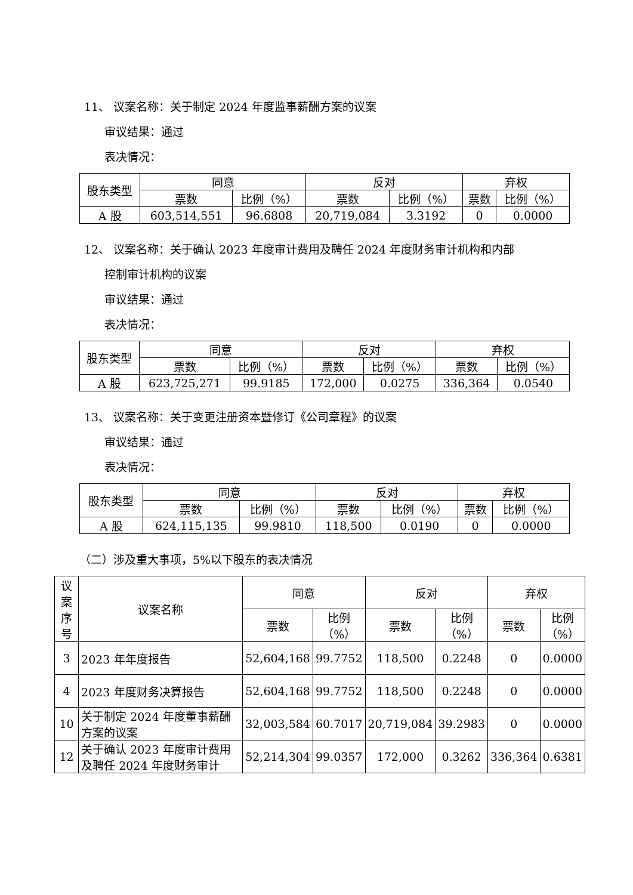11、 议案名称：关于制定 2024 年度监事薪酬方案的议案
审议结果：通过
表决情况：
| 股东类型 | 同意 | | 反对 | | 弃权 | |
| --- | --- | --- | --- | --- | --- | --- |
| | 票数 | 比例（%） | 票数 | 比例（%） | 票数 | 比例（%） |
| A 股 | 603,514,551 | 96.6808 | 20,719,084 | 3.3192 | 0 | 0.0000 |
12、 议案名称：关于确认 2023 年度审计费用及聘任 2024 年度财务审计机构和内部
控制审计机构的议案
审议结果：通过
表决情况：
| 股东类型 | 同意 | | 反对 | | 弃权 | |
| --- | --- | --- | --- | --- | --- | --- |
| | 票数 | 比例（%） | 票数 | 比例（%） | 票数 | 比例（%） |
| A 股 | 623,725,271 | 99.9185 | 172,000 | 0.0275 | 336,364 | 0.0540 |
13、 议案名称：关于变更注册资本暨修订《公司章程》的议案
审议结果：通过
表决情况：
| 股东类型 | 同意 | | 反对 | | 弃权 | |
| --- | --- | --- | --- | --- | --- | --- |
| | 票数 | 比例（%） | 票数 | 比例（%） | 票数 | 比例（%） |
| A 股 | 624,115,135 | 99.9810 | 118,500 | 0.0190 | 0 | 0.0000 |
（二）涉及重大事项，5%以下股东的表决情况
| 议案 序号 | 议案名称 | 同意 | | 反对 | | 弃权 | |
| --- | --- | --- | --- | --- | --- | --- | --- |
| | | 票数 | 比例 （%） | 票数 | 比例 （%） | 票数 | 比例 （%） |
| 3 | 2023 年年度报告 | 52,604,168 | 99.7752 | 118,500 | 0.2248 | 0 | 0.0000 |
| 4 | 2023 年度财务决算报告 | 52,604,168 | 99.7752 | 118,500 | 0.2248 | 0 | 0.0000 |
| 10 | 关于制定 2024 年度董事薪酬方案的议案 | 32,003,584 | 60.7017 | 20,719,084 | 39.2983 | 0 | 0.0000 |
| 12 | 关于确认 2023 年度审计费用及聘任 2024 年度财务审计 | 52,214,304 | 99.0357 | 172,000 | 0.3262 | 336,364 | 0.6381 |